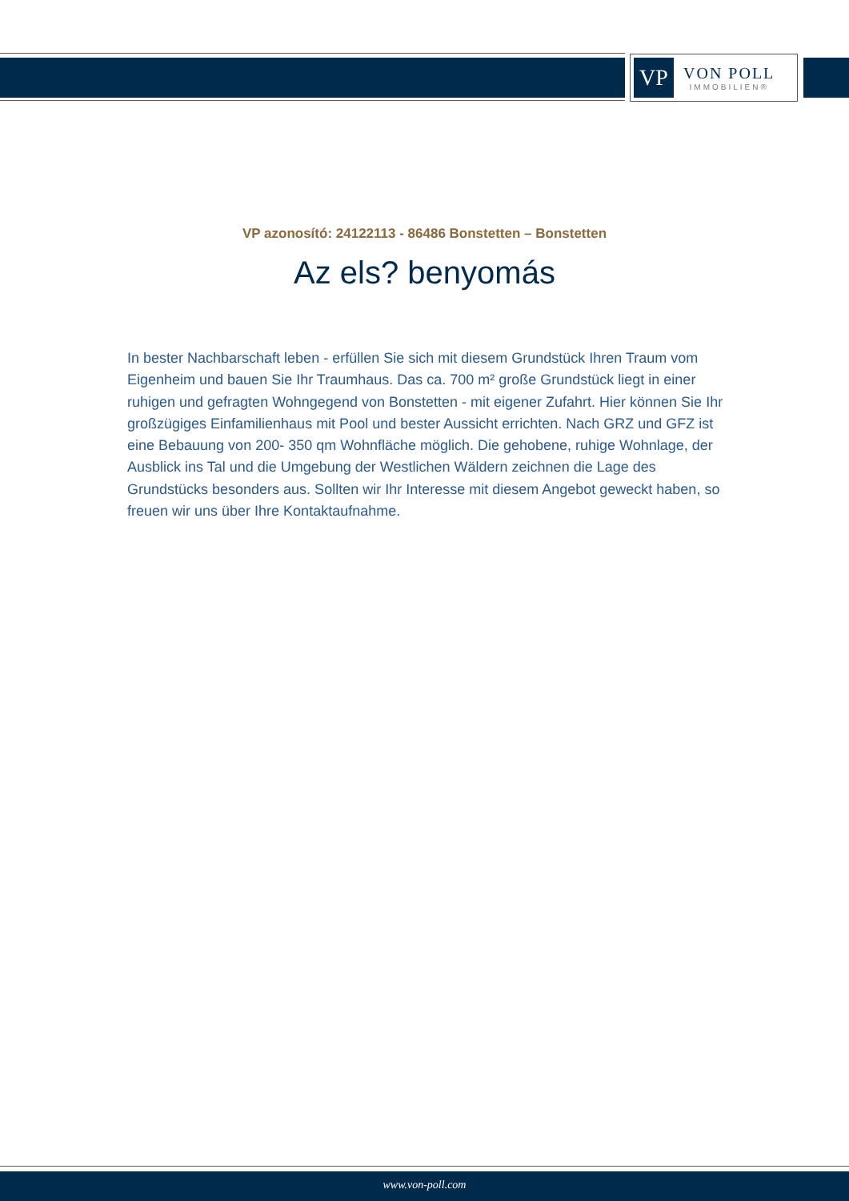VP
VON POLL
IMMOBILIEN®
VP azonosító: 24122113 - 86486 Bonstetten – Bonstetten
Az els? benyomás
In bester Nachbarschaft leben - erfüllen Sie sich mit diesem Grundstück Ihren Traum vom Eigenheim und bauen Sie Ihr Traumhaus. Das ca. 700 m² große Grundstück liegt in einer ruhigen und gefragten Wohngegend von Bonstetten - mit eigener Zufahrt. Hier können Sie Ihr großzügiges Einfamilienhaus mit Pool und bester Aussicht errichten. Nach GRZ und GFZ ist eine Bebauung von 200- 350 qm Wohnfläche möglich. Die gehobene, ruhige Wohnlage, der Ausblick ins Tal und die Umgebung der Westlichen Wäldern zeichnen die Lage des Grundstücks besonders aus. Sollten wir Ihr Interesse mit diesem Angebot geweckt haben, so freuen wir uns über Ihre Kontaktaufnahme.
www.von-poll.com